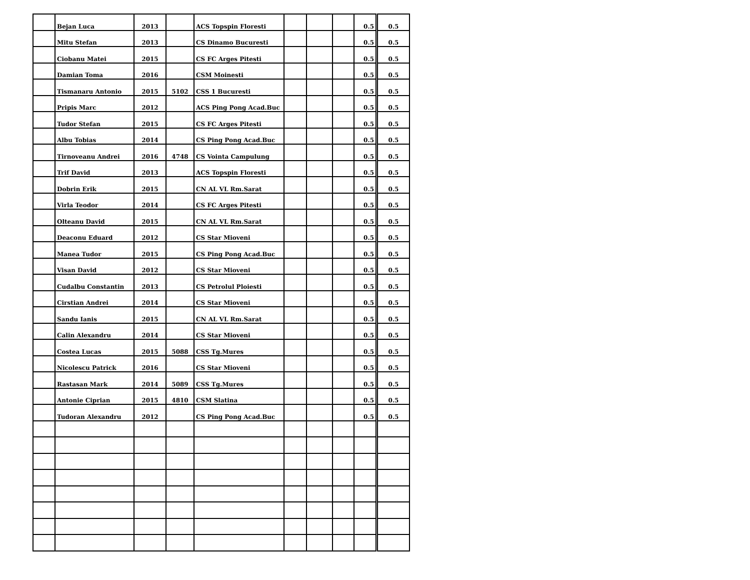| | Bejan Luca | 2013 | | ACS Topspin Floresti | | | | 0.5 | 0.5 |
| | Mitu Stefan | 2013 | | CS Dinamo Bucuresti | | | | 0.5 | 0.5 |
| | Ciobanu Matei | 2015 | | CS FC Arges Pitesti | | | | 0.5 | 0.5 |
| | Damian Toma | 2016 | | CSM Moinesti | | | | 0.5 | 0.5 |
| | Tismanaru Antonio | 2015 | 5102 | CSS 1 Bucuresti | | | | 0.5 | 0.5 |
| | Pripis Marc | 2012 | | ACS Ping Pong Acad.Buc | | | | 0.5 | 0.5 |
| | Tudor Stefan | 2015 | | CS FC Arges Pitesti | | | | 0.5 | 0.5 |
| | Albu Tobias | 2014 | | CS Ping Pong Acad.Buc | | | | 0.5 | 0.5 |
| | Tirnoveanu Andrei | 2016 | 4748 | CS Vointa Campulung | | | | 0.5 | 0.5 |
| | Trif David | 2013 | | ACS Topspin Floresti | | | | 0.5 | 0.5 |
| | Dobrin Erik | 2015 | | CN AL VL Rm.Sarat | | | | 0.5 | 0.5 |
| | Virla Teodor | 2014 | | CS FC Arges Pitesti | | | | 0.5 | 0.5 |
| | Olteanu David | 2015 | | CN AL VL Rm.Sarat | | | | 0.5 | 0.5 |
| | Deaconu Eduard | 2012 | | CS Star Mioveni | | | | 0.5 | 0.5 |
| | Manea Tudor | 2015 | | CS Ping Pong Acad.Buc | | | | 0.5 | 0.5 |
| | Visan David | 2012 | | CS Star Mioveni | | | | 0.5 | 0.5 |
| | Cudalbu Constantin | 2013 | | CS Petrolul Ploiesti | | | | 0.5 | 0.5 |
| | Cirstian Andrei | 2014 | | CS Star Mioveni | | | | 0.5 | 0.5 |
| | Sandu Ianis | 2015 | | CN AL VL Rm.Sarat | | | | 0.5 | 0.5 |
| | Calin Alexandru | 2014 | | CS Star Mioveni | | | | 0.5 | 0.5 |
| | Costea Lucas | 2015 | 5088 | CSS Tg.Mures | | | | 0.5 | 0.5 |
| | Nicolescu Patrick | 2016 | | CS Star Mioveni | | | | 0.5 | 0.5 |
| | Rastasan Mark | 2014 | 5089 | CSS Tg.Mures | | | | 0.5 | 0.5 |
| | Antonie Ciprian | 2015 | 4810 | CSM Slatina | | | | 0.5 | 0.5 |
| | Tudoran Alexandru | 2012 | | CS Ping Pong Acad.Buc | | | | 0.5 | 0.5 |